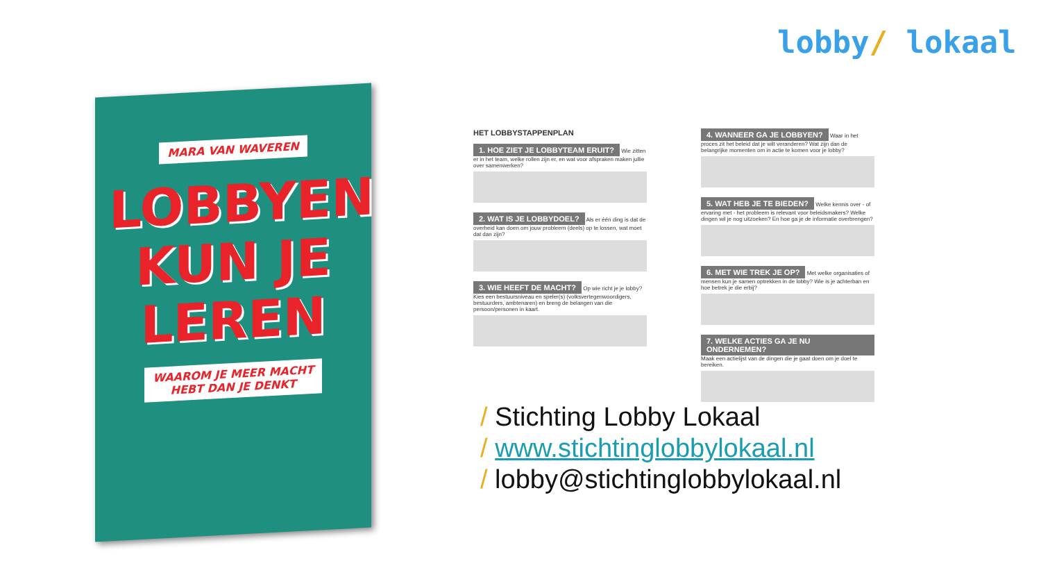lobby/ lokaal
MARA VAN WAVEREN
LOBBYEN
KUN JE
LEREN
WAAROM JE MEER MACHT
HEBT DAN JE DENKT
HET LOBBYSTAPPENPLAN
1. HOE ZIET JE LOBBYTEAM ERUIT? Wie zitten er in het team, welke rollen zijn er, en wat voor afspraken maken jullie over samenwerken?
2. WAT IS JE LOBBYDOEL? Als er één ding is dat de overheid kan doen om jouw probleem (deels) op te lossen, wat moet dat dan zijn?
3. WIE HEEFT DE MACHT? Op wie richt je je lobby? Kies een bestuursniveau en speler(s) (volksvertegenwoordigers, bestuurders, ambtenaren) en breng de belangen van die persoon/personen in kaart.
4. WANNEER GA JE LOBBYEN? Waar in het proces zit het beleid dat je wilt veranderen? Wat zijn dan de belangrijke momenten om in actie te komen voor je lobby?
5. WAT HEB JE TE BIEDEN? Welke kennis over - of ervaring met - het probleem is relevant voor beleidsmakers? Welke dingen wil je nog uitzoeken? En hoe ga je de informatie overbrengen?
6. MET WIE TREK JE OP? Met welke organisaties of mensen kun je samen optrekken in de lobby? Wie is je achterban en hoe betrek je die erbij?
7. WELKE ACTIES GA JE NU ONDERNEMEN? Maak een actielijst van de dingen die je gaat doen om je doel te bereiken.
/ Stichting Lobby Lokaal
/ www.stichtinglobbylokaal.nl
/ lobby@stichtinglobbylokaal.nl